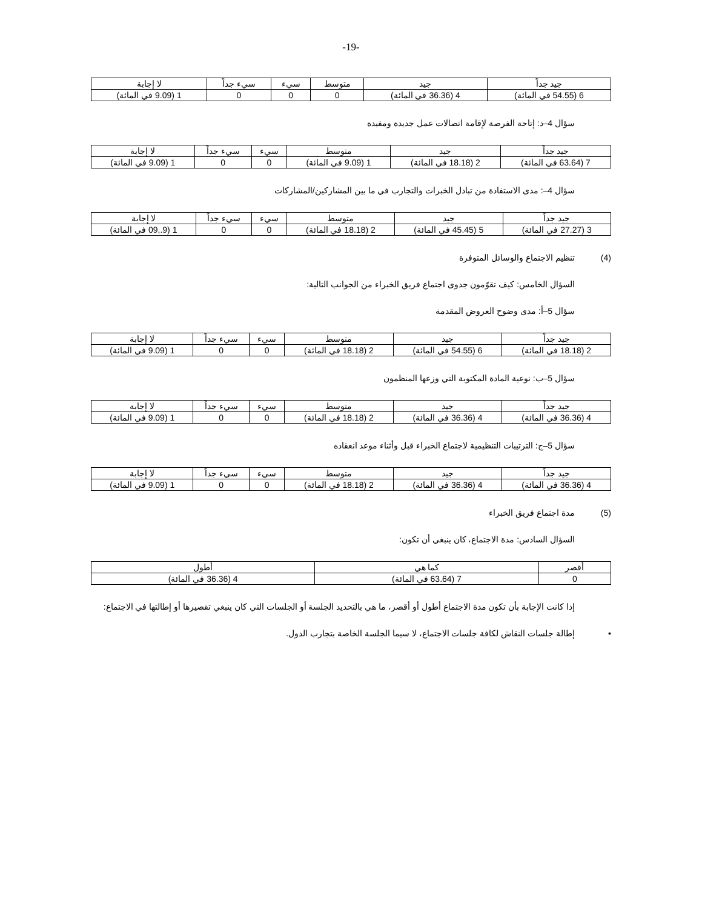-19-
| جيد جداً | جيد | متوسط | سيء | سيء جداً | لا إجابة |
| --- | --- | --- | --- | --- | --- |
| 6 (54.55 في المائة) | 4 (36.36 في المائة) | 0 | 0 | 0 | 1 (9.09 في المائة) |
سؤال 4–د: إتاحة الفرصة لإقامة اتصالات عمل جديدة ومفيدة
| جيد جداً | جيد | متوسط | سيء | سيء جداً | لا إجابة |
| --- | --- | --- | --- | --- | --- |
| 7 (63.64 في المائة) | 2 (18.18 في المائة) | 1 (9.09 في المائة) | 0 | 0 | 1 (9.09 في المائة) |
سؤال 4–: مدى الاستفادة من تبادل الخبرات والتجارب في ما بين المشاركين/المشاركات
| جيد جداً | جيد | متوسط | سيء | سيء جداً | لا إجابة |
| --- | --- | --- | --- | --- | --- |
| 3 (27.27 في المائة) | 5 (45.45 في المائة) | 2 (18.18 في المائة) | 0 | 0 | 1 (9.,09 في المائة) |
(4) تنظيم الاجتماع والوسائل المتوفرة
السؤال الخامس: كيف تقوّمون جدوى اجتماع فريق الخبراء من الجوانب التالية:
سؤال 5–أ: مدى وضوح العروض المقدمة
| جيد جداً | جيد | متوسط | سيء | سيء جداً | لا إجابة |
| --- | --- | --- | --- | --- | --- |
| 2 (18.18 في المائة) | 6 (54.55 في المائة) | 2 (18.18 في المائة) | 0 | 0 | 1 (9.09 في المائة) |
سؤال 5–ب: نوعية المادة المكتوبة التي وزعها المنظمون
| جيد جداً | جيد | متوسط | سيء | سيء جداً | لا إجابة |
| --- | --- | --- | --- | --- | --- |
| 4 (36.36 في المائة) | 4 (36.36 في المائة) | 2 (18.18 في المائة) | 0 | 0 | 1 (9.09 في المائة) |
سؤال 5–ج: الترتيبات التنظيمية لاجتماع الخبراء قبل وأثناء موعد انعقاده
| جيد جداً | جيد | متوسط | سيء | سيء جداً | لا إجابة |
| --- | --- | --- | --- | --- | --- |
| 4 (36.36 في المائة) | 4 (36.36 في المائة) | 2 (18.18 في المائة) | 0 | 0 | 1 (9.09 في المائة) |
(5) مدة اجتماع فريق الخبراء
السؤال السادس: مدة الاجتماع، كان ينبغي أن تكون:
| أقصر | كما هي | أطول |
| --- | --- | --- |
| 0 | 7 (63.64 في المائة) | 4 (36.36 في المائة) |
إذا كانت الإجابة بأن تكون مدة الاجتماع أطول أو أقصر، ما هي بالتحديد الجلسة أو الجلسات التي كان ينبغي تقصيرها أو إطالتها في الاجتماع:
• إطالة جلسات النقاش لكافة جلسات الاجتماع، لا سيما الجلسة الخاصة بتجارب الدول.